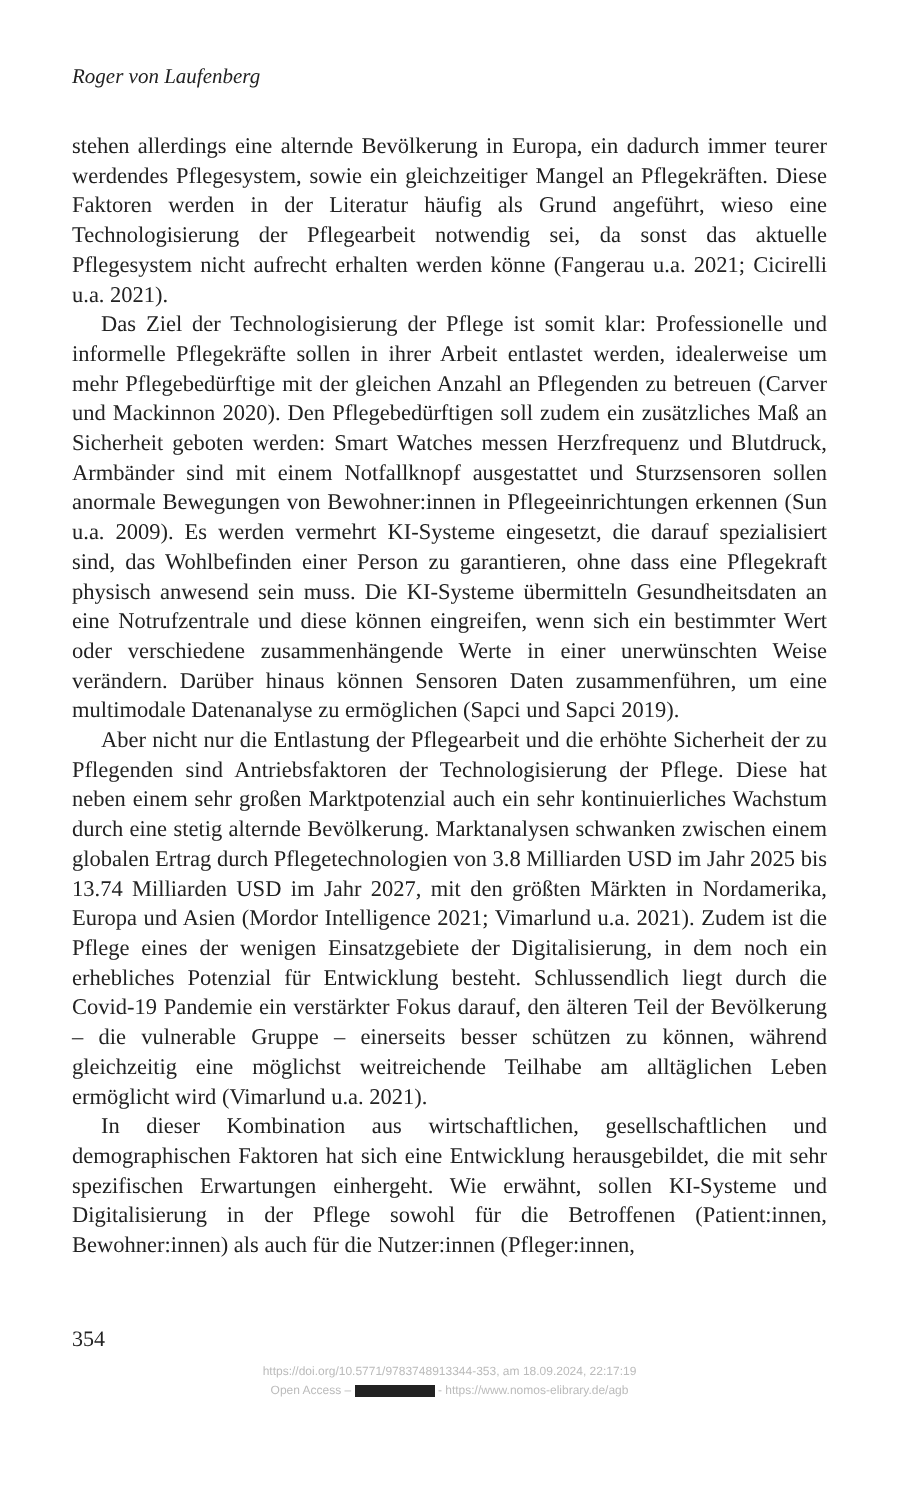Roger von Laufenberg
stehen allerdings eine alternde Bevölkerung in Europa, ein dadurch immer teurer werdendes Pflegesystem, sowie ein gleichzeitiger Mangel an Pflegekräften. Diese Faktoren werden in der Literatur häufig als Grund angeführt, wieso eine Technologisierung der Pflegearbeit notwendig sei, da sonst das aktuelle Pflegesystem nicht aufrecht erhalten werden könne (Fangerau u.a. 2021; Cicirelli u.a. 2021).
Das Ziel der Technologisierung der Pflege ist somit klar: Professionelle und informelle Pflegekräfte sollen in ihrer Arbeit entlastet werden, idealerweise um mehr Pflegebedürftige mit der gleichen Anzahl an Pflegenden zu betreuen (Carver und Mackinnon 2020). Den Pflegebedürftigen soll zudem ein zusätzliches Maß an Sicherheit geboten werden: Smart Watches messen Herzfrequenz und Blutdruck, Armbänder sind mit einem Notfallknopf ausgestattet und Sturzsensoren sollen anormale Bewegungen von Bewohner:innen in Pflegeeinrichtungen erkennen (Sun u.a. 2009). Es werden vermehrt KI-Systeme eingesetzt, die darauf spezialisiert sind, das Wohlbefinden einer Person zu garantieren, ohne dass eine Pflegekraft physisch anwesend sein muss. Die KI-Systeme übermitteln Gesundheitsdaten an eine Notrufzentrale und diese können eingreifen, wenn sich ein bestimmter Wert oder verschiedene zusammenhängende Werte in einer unerwünschten Weise verändern. Darüber hinaus können Sensoren Daten zusammenführen, um eine multimodale Datenanalyse zu ermöglichen (Sapci und Sapci 2019).
Aber nicht nur die Entlastung der Pflegearbeit und die erhöhte Sicherheit der zu Pflegenden sind Antriebsfaktoren der Technologisierung der Pflege. Diese hat neben einem sehr großen Marktpotenzial auch ein sehr kontinuierliches Wachstum durch eine stetig alternde Bevölkerung. Marktanalysen schwanken zwischen einem globalen Ertrag durch Pflegetechnologien von 3.8 Milliarden USD im Jahr 2025 bis 13.74 Milliarden USD im Jahr 2027, mit den größten Märkten in Nordamerika, Europa und Asien (Mordor Intelligence 2021; Vimarlund u.a. 2021). Zudem ist die Pflege eines der wenigen Einsatzgebiete der Digitalisierung, in dem noch ein erhebliches Potenzial für Entwicklung besteht. Schlussendlich liegt durch die Covid-19 Pandemie ein verstärkter Fokus darauf, den älteren Teil der Bevölkerung – die vulnerable Gruppe – einerseits besser schützen zu können, während gleichzeitig eine möglichst weitreichende Teilhabe am alltäglichen Leben ermöglicht wird (Vimarlund u.a. 2021).
In dieser Kombination aus wirtschaftlichen, gesellschaftlichen und demographischen Faktoren hat sich eine Entwicklung herausgebildet, die mit sehr spezifischen Erwartungen einhergeht. Wie erwähnt, sollen KI-Systeme und Digitalisierung in der Pflege sowohl für die Betroffenen (Patient:innen, Bewohner:innen) als auch für die Nutzer:innen (Pfleger:innen,
354
https://doi.org/10.5771/9783748913344-353, am 18.09.2024, 22:17:19
Open Access – - https://www.nomos-elibrary.de/agb